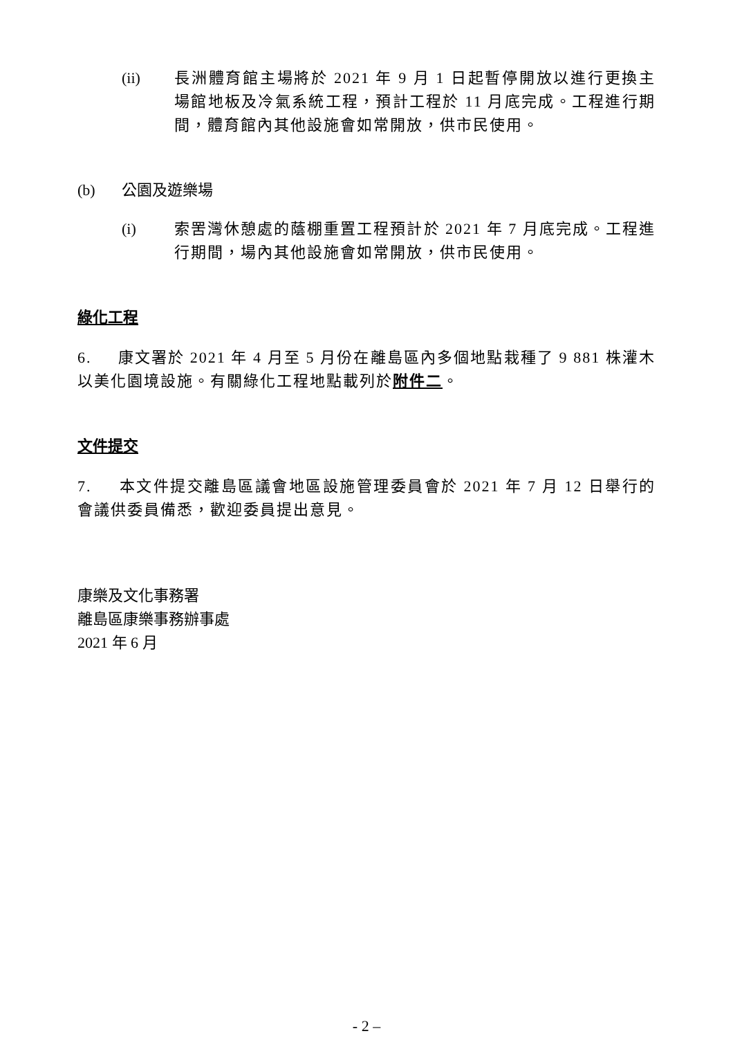(ii) 長洲體育館主場將於 2021 年 9 月 1 日起暫停開放以進行更換主場館地板及冷氣系統工程，預計工程於 11 月底完成。工程進行期間，體育館內其他設施會如常開放，供市民使用。
(b) 公園及遊樂場
(i) 索罟灣休憩處的蔭棚重置工程預計於 2021 年 7 月底完成。工程進行期間，場內其他設施會如常開放，供市民使用。
綠化工程
6. 康文署於 2021 年 4 月至 5 月份在離島區內多個地點栽種了 9 881 株灌木以美化園境設施。有關綠化工程地點載列於附件二。
文件提交
7. 本文件提交離島區議會地區設施管理委員會於 2021 年 7 月 12 日舉行的會議供委員備悉，歡迎委員提出意見。
康樂及文化事務署
離島區康樂事務辦事處
2021 年 6 月
- 2 –